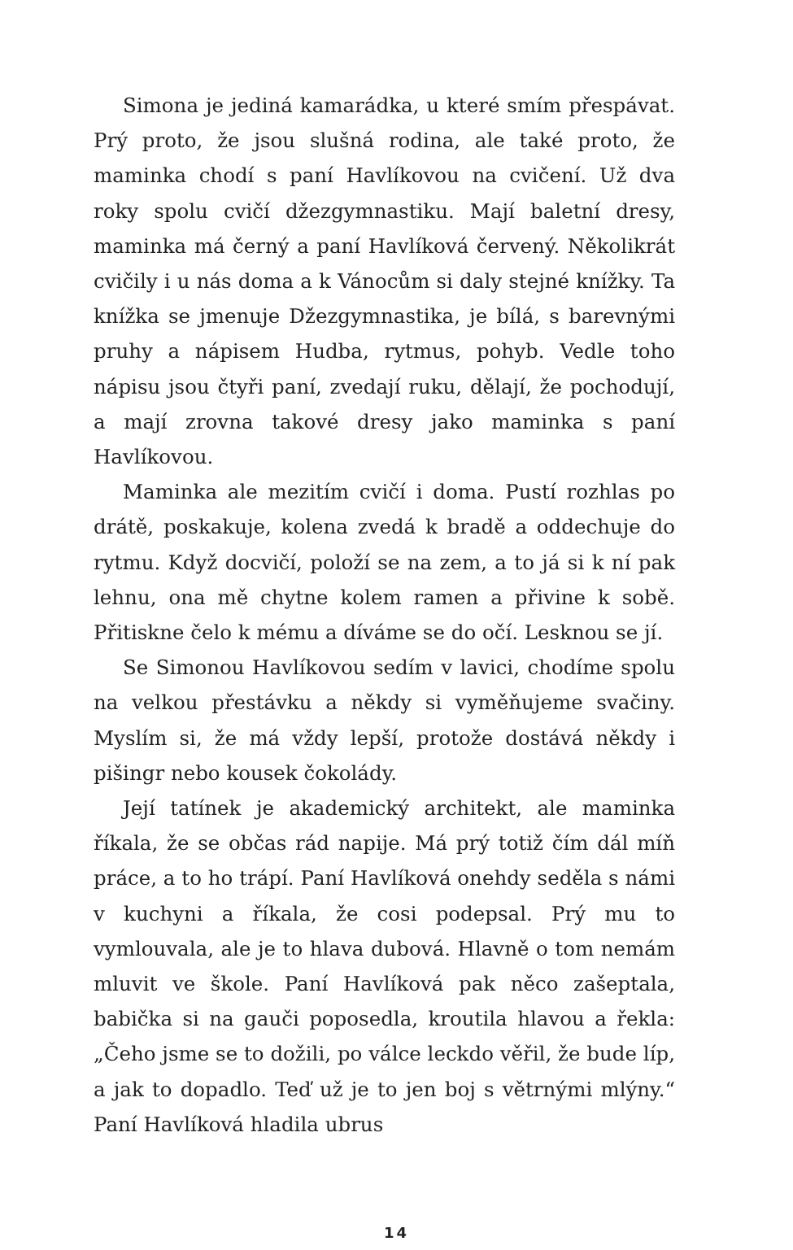Simona je jediná kamarádka, u které smím přespávat. Prý proto, že jsou slušná rodina, ale také proto, že maminka chodí s paní Havlíkovou na cvičení. Už dva roky spolu cvičí džezgymnastiku. Mají baletní dresy, maminka má černý a paní Havlíková červený. Několikrát cvičily i u nás doma a k Vánocům si daly stejné knížky. Ta knížka se jmenuje Džezgymnastika, je bílá, s barevnými pruhy a nápisem Hudba, rytmus, pohyb. Vedle toho nápisu jsou čtyři paní, zvedají ruku, dělají, že pochodují, a mají zrovna takové dresy jako maminka s paní Havlíkovou.
Maminka ale mezitím cvičí i doma. Pustí rozhlas po drátě, poskakuje, kolena zvedá k bradě a oddechuje do rytmu. Když docvičí, položí se na zem, a to já si k ní pak lehnu, ona mě chytne kolem ramen a přivine k sobě. Přitiskne čelo k mému a díváme se do očí. Lesknou se jí.
Se Simonou Havlíkovou sedím v lavici, chodíme spolu na velkou přestávku a někdy si vyměňujeme svačiny. Myslím si, že má vždy lepší, protože dostává někdy i pišingr nebo kousek čokolády.
Její tatínek je akademický architekt, ale maminka říkala, že se občas rád napije. Má prý totiž čím dál míň práce, a to ho trápí. Paní Havlíková onehdy seděla s námi v kuchyni a říkala, že cosi podepsal. Prý mu to vymlouvala, ale je to hlava dubová. Hlavně o tom nemám mluvit ve škole. Paní Havlíková pak něco zašeptala, babička si na gauči poposedla, kroutila hlavou a řekla: „Čeho jsme se to dožili, po válce leckdo věřil, že bude líp, a jak to dopadlo. Teď už je to jen boj s větrnými mlýny.“ Paní Havlíková hladila ubrus
14